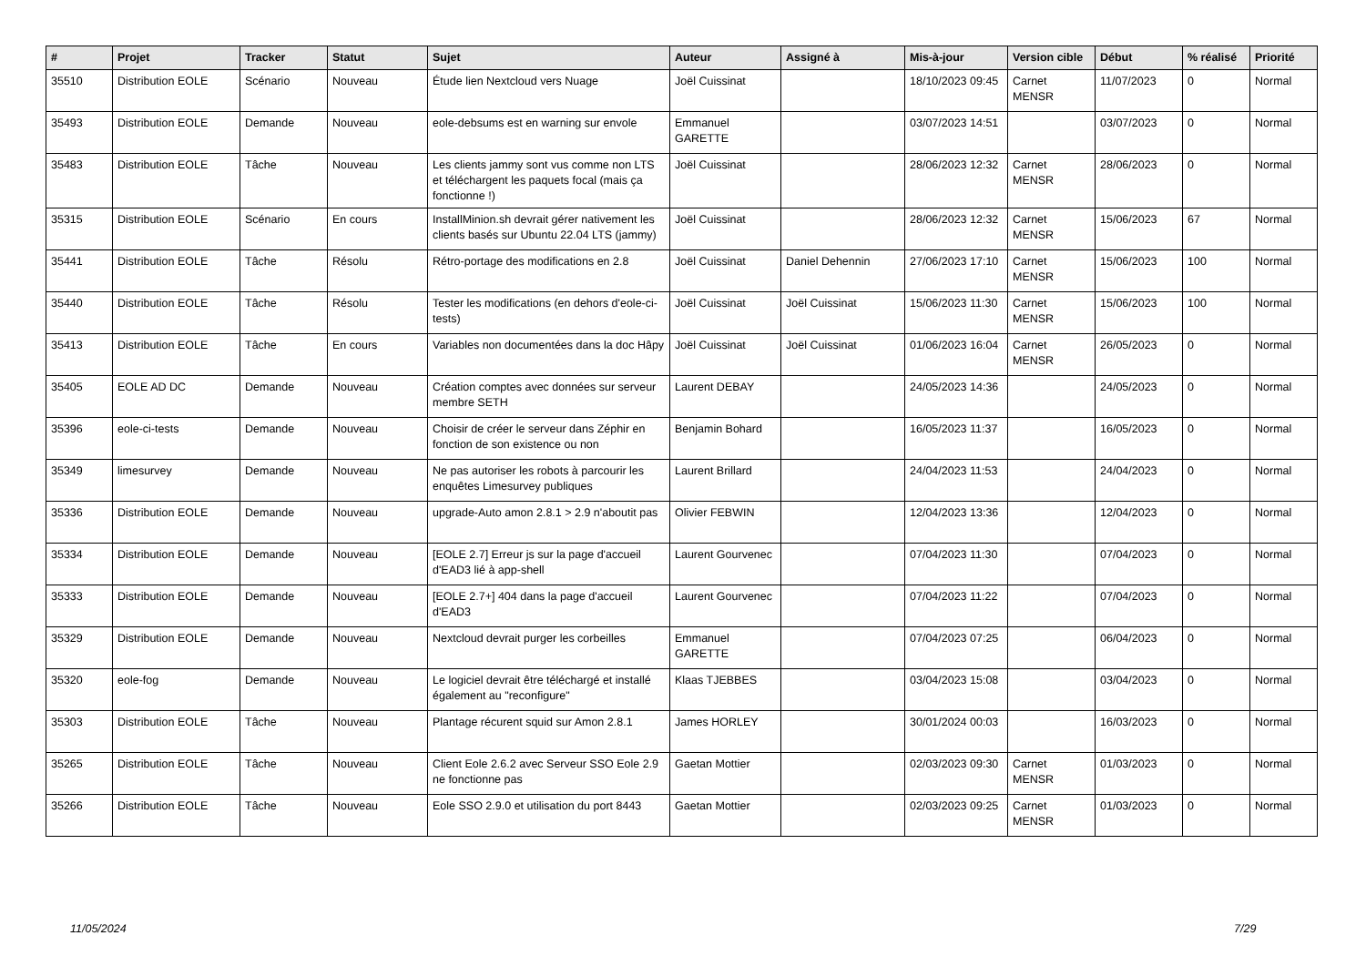| # | Projet | Tracker | Statut | Sujet | Auteur | Assigné à | Mis-à-jour | Version cible | Début | % réalisé | Priorité |
| --- | --- | --- | --- | --- | --- | --- | --- | --- | --- | --- | --- |
| 35510 | Distribution EOLE | Scénario | Nouveau | Étude lien Nextcloud vers Nuage | Joël Cuissinat | | 18/10/2023 09:45 | Carnet MENSR | 11/07/2023 | 0 | Normal |
| 35493 | Distribution EOLE | Demande | Nouveau | eole-debsums est en warning sur envole | Emmanuel GARETTE | | 03/07/2023 14:51 | | 03/07/2023 | 0 | Normal |
| 35483 | Distribution EOLE | Tâche | Nouveau | Les clients jammy sont vus comme non LTS et téléchargent les paquets focal (mais ça fonctionne !) | Joël Cuissinat | | 28/06/2023 12:32 | Carnet MENSR | 28/06/2023 | 0 | Normal |
| 35315 | Distribution EOLE | Scénario | En cours | InstallMinion.sh devrait gérer nativement les clients basés sur Ubuntu 22.04 LTS (jammy) | Joël Cuissinat | | 28/06/2023 12:32 | Carnet MENSR | 15/06/2023 | 67 | Normal |
| 35441 | Distribution EOLE | Tâche | Résolu | Rétro-portage des modifications en 2.8 | Joël Cuissinat | Daniel Dehennin | 27/06/2023 17:10 | Carnet MENSR | 15/06/2023 | 100 | Normal |
| 35440 | Distribution EOLE | Tâche | Résolu | Tester les modifications (en dehors d'eole-ci-tests) | Joël Cuissinat | Joël Cuissinat | 15/06/2023 11:30 | Carnet MENSR | 15/06/2023 | 100 | Normal |
| 35413 | Distribution EOLE | Tâche | En cours | Variables non documentées dans la doc Hâpy | Joël Cuissinat | Joël Cuissinat | 01/06/2023 16:04 | Carnet MENSR | 26/05/2023 | 0 | Normal |
| 35405 | EOLE AD DC | Demande | Nouveau | Création comptes avec données sur serveur membre SETH | Laurent DEBAY | | 24/05/2023 14:36 | | 24/05/2023 | 0 | Normal |
| 35396 | eole-ci-tests | Demande | Nouveau | Choisir de créer le serveur dans Zéphir en fonction de son existence ou non | Benjamin Bohard | | 16/05/2023 11:37 | | 16/05/2023 | 0 | Normal |
| 35349 | limesurvey | Demande | Nouveau | Ne pas autoriser les robots à parcourir les enquêtes Limesurvey publiques | Laurent Brillard | | 24/04/2023 11:53 | | 24/04/2023 | 0 | Normal |
| 35336 | Distribution EOLE | Demande | Nouveau | upgrade-Auto amon 2.8.1 > 2.9 n'aboutit pas | Olivier FEBWIN | | 12/04/2023 13:36 | | 12/04/2023 | 0 | Normal |
| 35334 | Distribution EOLE | Demande | Nouveau | [EOLE 2.7] Erreur js sur la page d'accueil d'EAD3 lié à app-shell | Laurent Gourvenec | | 07/04/2023 11:30 | | 07/04/2023 | 0 | Normal |
| 35333 | Distribution EOLE | Demande | Nouveau | [EOLE 2.7+] 404 dans la page d'accueil d'EAD3 | Laurent Gourvenec | | 07/04/2023 11:22 | | 07/04/2023 | 0 | Normal |
| 35329 | Distribution EOLE | Demande | Nouveau | Nextcloud devrait purger les corbeilles | Emmanuel GARETTE | | 07/04/2023 07:25 | | 06/04/2023 | 0 | Normal |
| 35320 | eole-fog | Demande | Nouveau | Le logiciel devrait être téléchargé et installé également au "reconfigure" | Klaas TJEBBES | | 03/04/2023 15:08 | | 03/04/2023 | 0 | Normal |
| 35303 | Distribution EOLE | Tâche | Nouveau | Plantage récurent squid sur Amon 2.8.1 | James HORLEY | | 30/01/2024 00:03 | | 16/03/2023 | 0 | Normal |
| 35265 | Distribution EOLE | Tâche | Nouveau | Client Eole 2.6.2 avec Serveur SSO Eole 2.9 ne fonctionne pas | Gaetan Mottier | | 02/03/2023 09:30 | Carnet MENSR | 01/03/2023 | 0 | Normal |
| 35266 | Distribution EOLE | Tâche | Nouveau | Eole SSO 2.9.0 et utilisation du port 8443 | Gaetan Mottier | | 02/03/2023 09:25 | Carnet MENSR | 01/03/2023 | 0 | Normal |
11/05/2024 7/29